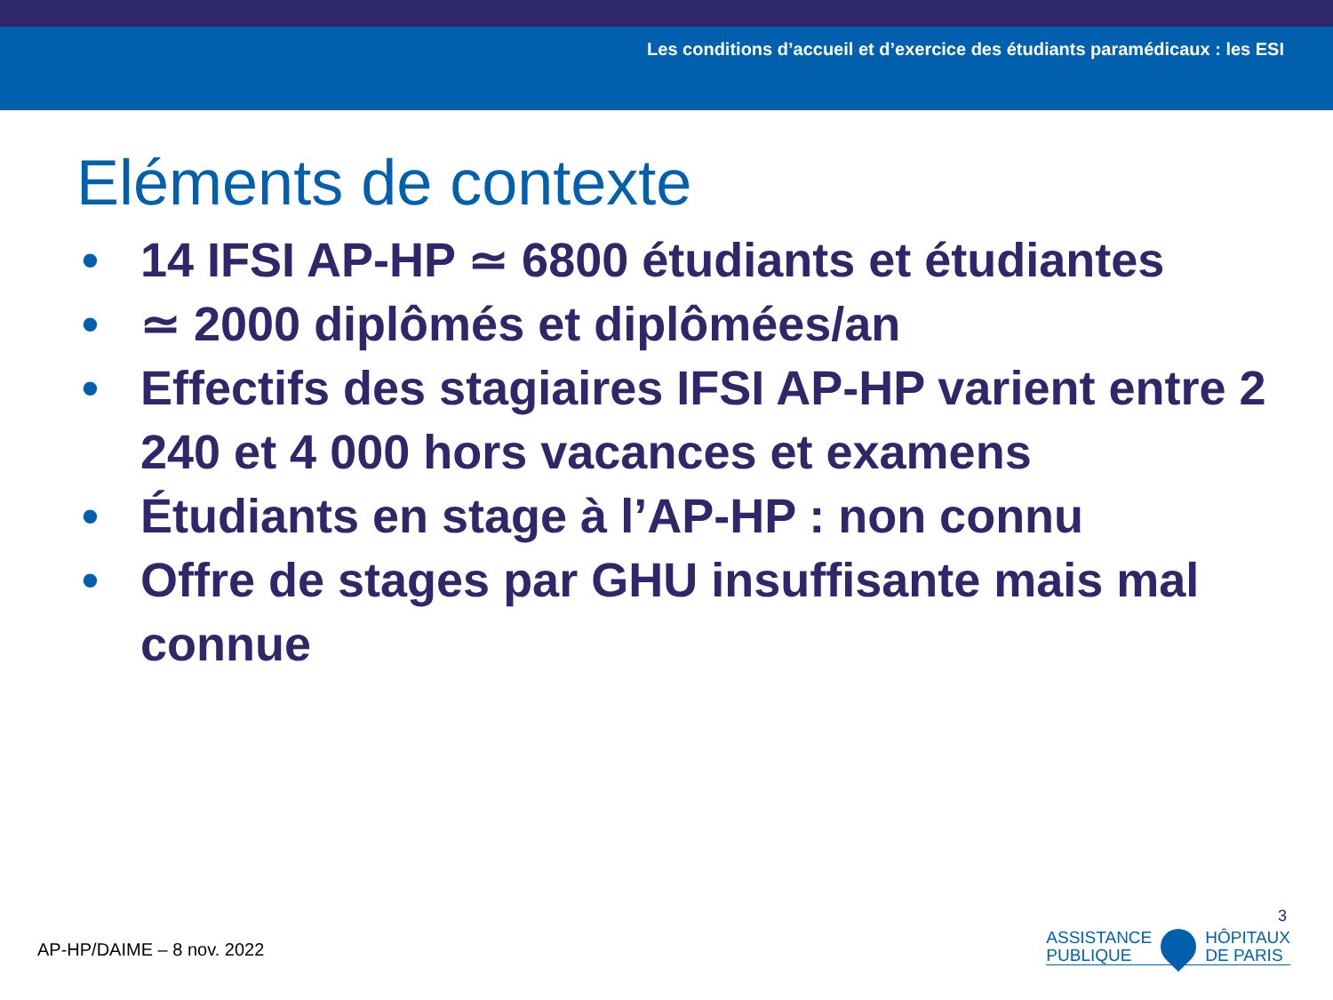Les conditions d’accueil et d’exercice des étudiants paramédicaux : les ESI
Eléments de contexte
• 14 IFSI AP-HP ≃ 6800 étudiants et étudiantes
• ≃ 2000 diplômés et diplômées/an
• Effectifs des stagiaires IFSI AP-HP varient entre 2 240 et 4 000 hors vacances et examens
• Étudiants en stage à l’AP-HP : non connu
• Offre de stages par GHU insuffisante mais mal connue
AP-HP/DAIME – 8 nov. 2022
3
ASSISTANCE
PUBLIQUE
HÔPITAUX
DE PARIS